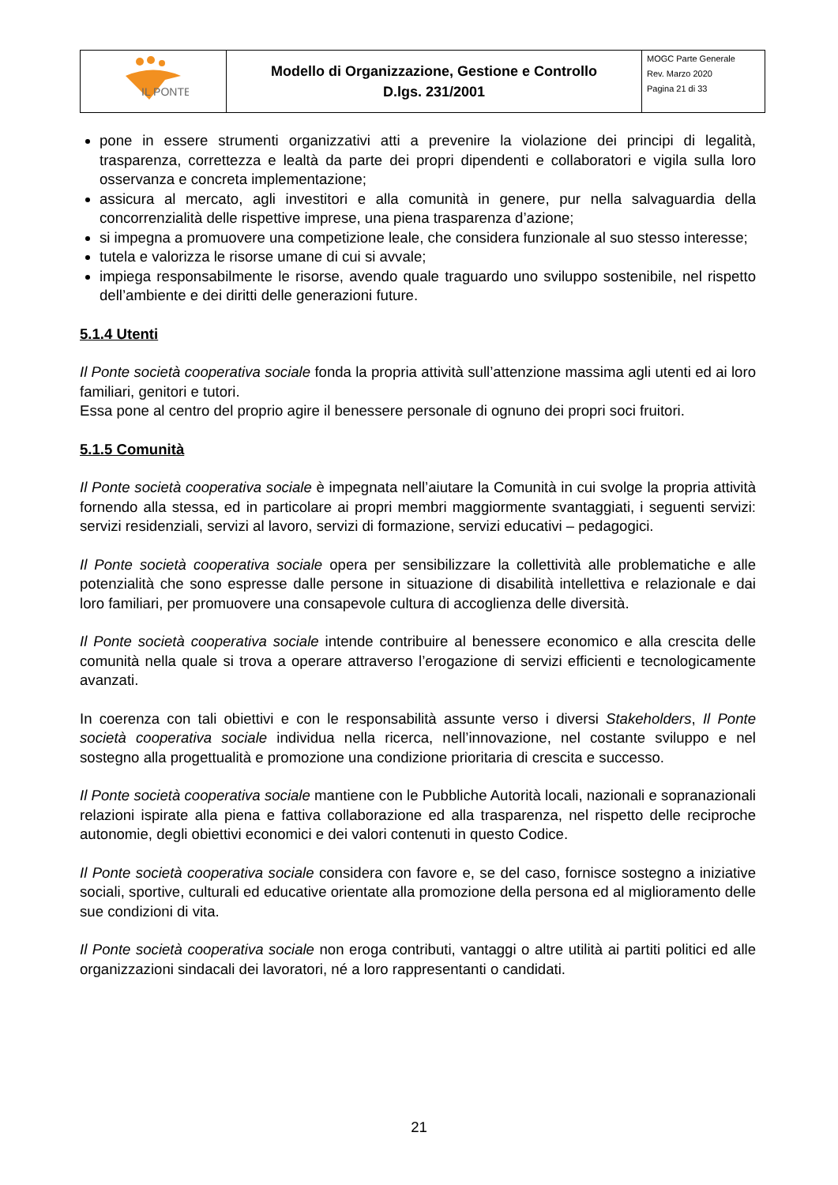| IL PONTE | Modello di Organizzazione, Gestione e Controllo D.lgs. 231/2001 | MOGC Parte Generale Rev. Marzo 2020 Pagina 21 di 33 |
pone in essere strumenti organizzativi atti a prevenire la violazione dei principi di legalità, trasparenza, correttezza e lealtà da parte dei propri dipendenti e collaboratori e vigila sulla loro osservanza e concreta implementazione;
assicura al mercato, agli investitori e alla comunità in genere, pur nella salvaguardia della concorrenzialità delle rispettive imprese, una piena trasparenza d’azione;
si impegna a promuovere una competizione leale, che considera funzionale al suo stesso interesse;
tutela e valorizza le risorse umane di cui si avvale;
impiega responsabilmente le risorse, avendo quale traguardo uno sviluppo sostenibile, nel rispetto dell’ambiente e dei diritti delle generazioni future.
5.1.4 Utenti
Il Ponte società cooperativa sociale fonda la propria attività sull’attenzione massima agli utenti ed ai loro familiari, genitori e tutori.
Essa pone al centro del proprio agire il benessere personale di ognuno dei propri soci fruitori.
5.1.5 Comunità
Il Ponte società cooperativa sociale è impegnata nell’aiutare la Comunità in cui svolge la propria attività fornendo alla stessa, ed in particolare ai propri membri maggiormente svantaggiati, i seguenti servizi: servizi residenziali, servizi al lavoro, servizi di formazione, servizi educativi – pedagogici.
Il Ponte società cooperativa sociale opera per sensibilizzare la collettività alle problematiche e alle potenzialità che sono espresse dalle persone in situazione di disabilità intellettiva e relazionale e dai loro familiari, per promuovere una consapevole cultura di accoglienza delle diversità.
Il Ponte società cooperativa sociale intende contribuire al benessere economico e alla crescita delle comunità nella quale si trova a operare attraverso l’erogazione di servizi efficienti e tecnologicamente avanzati.
In coerenza con tali obiettivi e con le responsabilità assunte verso i diversi Stakeholders, Il Ponte società cooperativa sociale individua nella ricerca, nell’innovazione, nel costante sviluppo e nel sostegno alla progettualità e promozione una condizione prioritaria di crescita e successo.
Il Ponte società cooperativa sociale mantiene con le Pubbliche Autorità locali, nazionali e sopranazionali relazioni ispirate alla piena e fattiva collaborazione ed alla trasparenza, nel rispetto delle reciproche autonomie, degli obiettivi economici e dei valori contenuti in questo Codice.
Il Ponte società cooperativa sociale considera con favore e, se del caso, fornisce sostegno a iniziative sociali, sportive, culturali ed educative orientate alla promozione della persona ed al miglioramento delle sue condizioni di vita.
Il Ponte società cooperativa sociale non eroga contributi, vantaggi o altre utilità ai partiti politici ed alle organizzazioni sindacali dei lavoratori, né a loro rappresentanti o candidati.
21